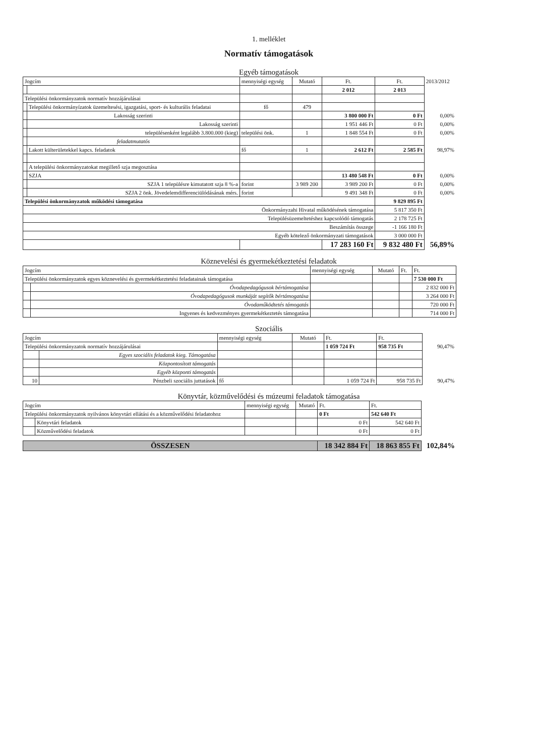1. melléklet
Normatív támogatások
Egyéb támogatások
| Jogcím | | mennyiségi egység | Mutató | Ft. | Ft. | 2013/2012 |
| --- | --- | --- | --- | --- | --- | --- |
| | | | | 2 012 | 2 013 | |
| Települési önkormányzatok normatív hozzájárulásai | | | | | | |
| | Települési önkormányízatok üzemeltesési, igazgatási, sport- és kulturális feladatai | fő | 479 | | | |
| | Lakosság szerinti | | | 3 800 000 Ft | 0 Ft | 0,00% |
| | Lakosság szerinti | | | 1 951 446 Ft | 0 Ft | 0,00% |
| | településenként legalább 3.800.000 (kieg) | települési önk. | 1 | 1 848 554 Ft | 0 Ft | 0,00% |
| | feladatmutatós | | | | | |
| | Lakott külterületekkel kapcs. feladatok | fő | 1 | 2 612 Ft | 2 585 Ft | 98,97% |
| | A települési önkormányzatokat megillető szja megosztása | | | | | |
| | SZJA | | | 13 480 548 Ft | 0 Ft | 0,00% |
| | SZJA 1 településre kimutatott szja 8 %-a | forint | 3 989 200 | 3 989 200 Ft | 0 Ft | 0,00% |
| | SZJA 2 önk. Jövedelemdifferenciülódásának mérs. | forint | | 9 491 348 Ft | 0 Ft | 0,00% |
| Települési önkormányzatok működési támogatása | | | | | 9 829 895 Ft | |
| Önkormányzahi Hivatal működésének támogatása | | | | | 5 817 350 Ft | |
| Településüzemeltetéshez kapcsolódó támogatás | | | | | 2 178 725 Ft | |
| Beszámítás összege | | | | | -1 166 180 Ft | |
| Egyéb kötelező önkormányzati támogatások | | | | | 3 000 000 Ft | |
| | | | | 17 283 160 Ft | 9 832 480 Ft | 56,89% |
Köznevelési és gyermekétkeztetési feladatok
| Jogcím | | mennyiségi egység | Mutató | Ft. | Ft. |
| --- | --- | --- | --- | --- | --- |
| Települési önkormányzatok egyes köznevelési és gyermekétkeztetési feladatainak támogatása | | | | | 7 530 000 Ft |
| | Óvodapedagógusok bértámogatása | | | | 2 832 000 Ft |
| | Óvodapedagógusok munkáját segítők bértámogatása | | | | 3 264 000 Ft |
| | Óvodaműködtetés támogatás | | | | 720 000 Ft |
| | Ingyenes és kedvezményes gyermekétkeztetés támogatása | | | | 714 000 Ft |
Szociális
| Jogcím | | mennyiségi egység | Mutató | Ft. | Ft. | |
| --- | --- | --- | --- | --- | --- | --- |
| Települési önkormányzatok normatív hozzájárulásai | | | | 1 059 724 Ft | 958 735 Ft | 90,47% |
| | Egyes szociális feladatok kieg. Támogatása | | | | | |
| | Központosított támogatás | | | | | |
| | Egyéb központi támogatás | | | | | |
| 10 | Pénzbeli szociális juttatások | fő | | 1 059 724 Ft | 958 735 Ft | 90,47% |
Könyvtár, közművelődési és múzeumi feladatok támogatása
| Jogcím | | mennyiségi egység | Mutató | Ft. | Ft. | |
| --- | --- | --- | --- | --- | --- | --- |
| Települési önkormányzatok nyilvános könyvtári ellátási és a közművelődési feladatohoz | | | | 0 Ft | 542 640 Ft | |
| | Könyvtári feladatok | | | 0 Ft | 542 640 Ft | |
| | Közművelődési feladatok | | | 0 Ft | 0 Ft | |
| ÖSSZESEN | | | | 18 342 884 Ft | 18 863 855 Ft | 102,84% |